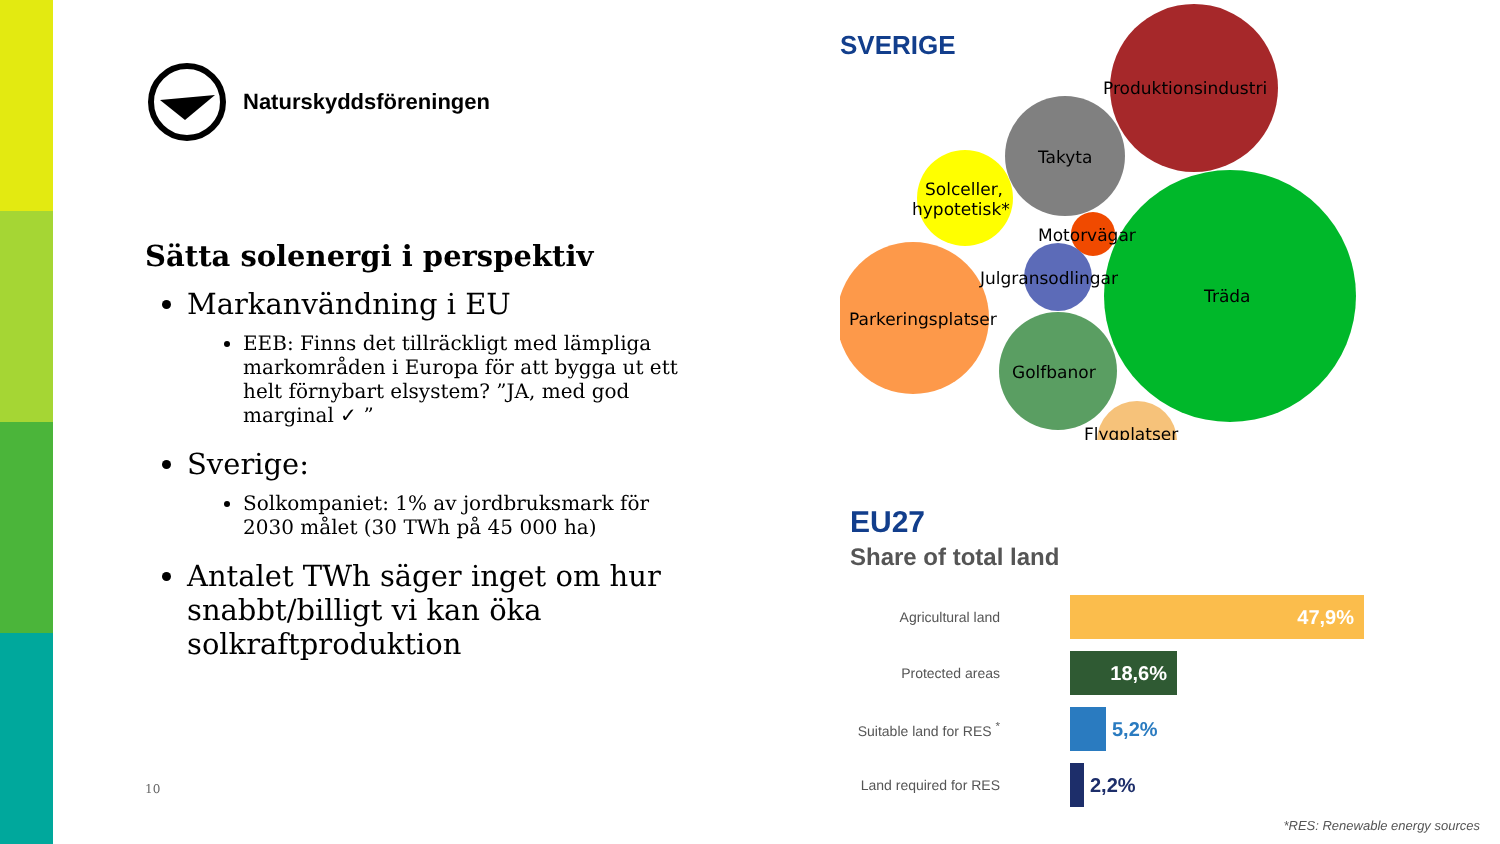Naturskyddsföreningen
Sätta solenergi i perspektiv
Markanvändning i EU
EEB: Finns det tillräckligt med lämpliga markområden i Europa för att bygga ut ett helt förnybart elsystem? ”JA, med god marginal ✓ ”
Sverige:
Solkompaniet: 1% av jordbruksmark för 2030 målet (30 TWh på 45 000 ha)
Antalet TWh säger inget om hur snabbt/billigt vi kan öka solkraftproduktion
10
SVERIGE
Produktionsindustri
Takyta
Solceller,
hypotetisk*
Motorvägar
Julgransodlingar
Träda
Parkeringsplatser
Golfbanor
Flygplatser
EU27
Share of total land
Agricultural land
47,9%
Protected areas
18,6%
Suitable land for RES <sup>*</sup>
5,2%
Land required for RES
2,2%
*RES: Renewable energy sources